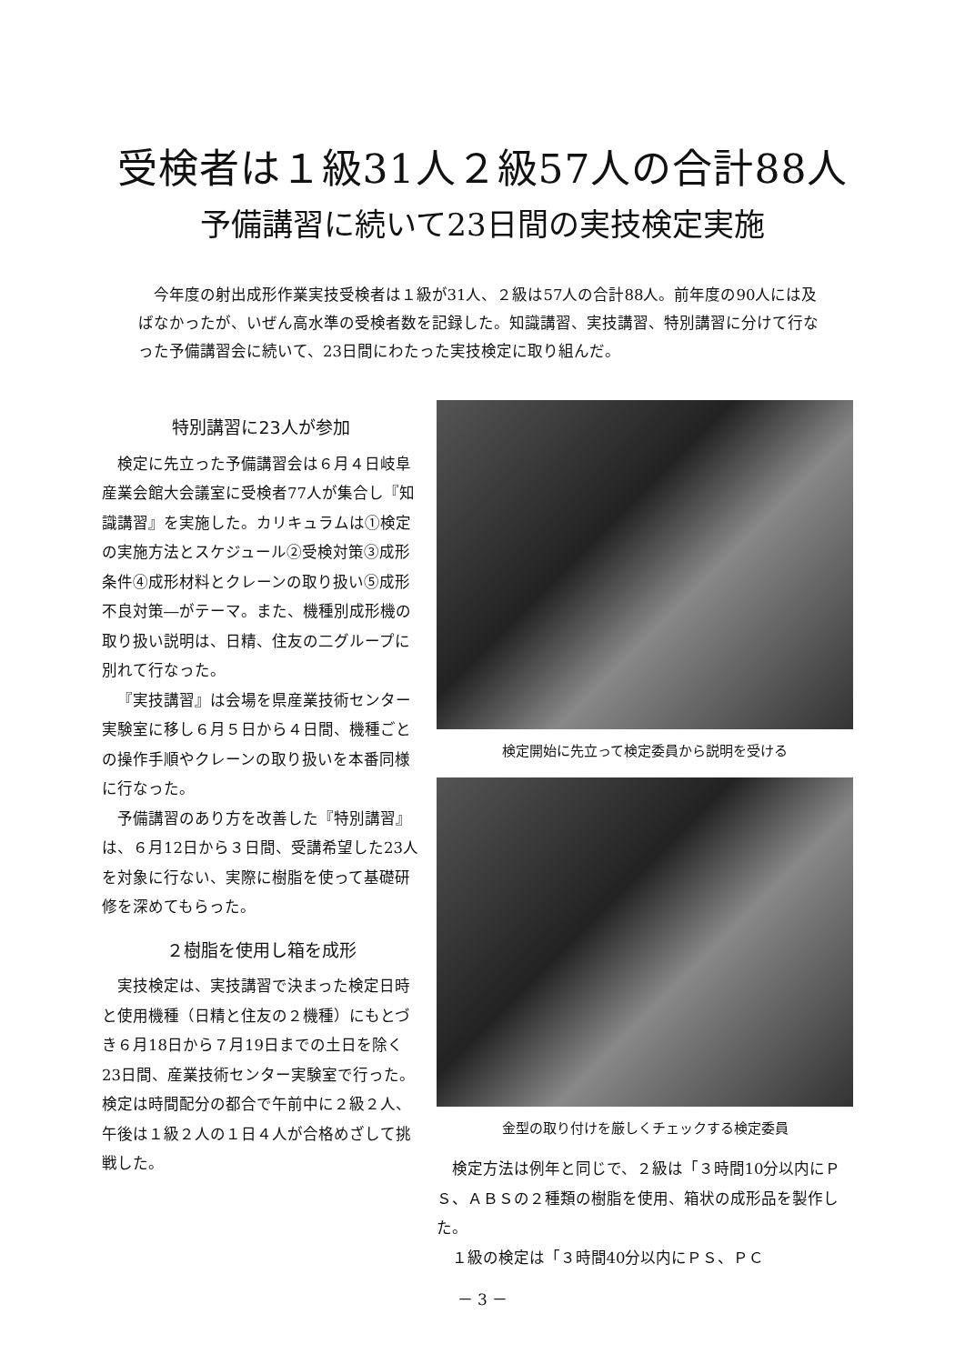受検者は１級31人２級57人の合計88人
予備講習に続いて23日間の実技検定実施
今年度の射出成形作業実技受検者は１級が31人、２級は57人の合計88人。前年度の90人には及ばなかったが、いぜん高水準の受検者数を記録した。知識講習、実技講習、特別講習に分けて行なった予備講習会に続いて、23日間にわたった実技検定に取り組んだ。
特別講習に23人が参加
検定に先立った予備講習会は６月４日岐阜産業会館大会議室に受検者77人が集合し『知識講習』を実施した。カリキュラムは①検定の実施方法とスケジュール②受検対策③成形条件④成形材料とクレーンの取り扱い⑤成形不良対策―がテーマ。また、機種別成形機の取り扱い説明は、日精、住友の二グループに別れて行なった。
『実技講習』は会場を県産業技術センター実験室に移し６月５日から４日間、機種ごとの操作手順やクレーンの取り扱いを本番同様に行なった。
予備講習のあり方を改善した『特別講習』は、６月12日から３日間、受講希望した23人を対象に行ない、実際に樹脂を使って基礎研修を深めてもらった。
２樹脂を使用し箱を成形
実技検定は、実技講習で決まった検定日時と使用機種（日精と住友の２機種）にもとづき６月18日から７月19日までの土日を除く23日間、産業技術センター実験室で行った。検定は時間配分の都合で午前中に２級２人、午後は１級２人の１日４人が合格めざして挑戦した。
検定開始に先立って検定委員から説明を受ける
金型の取り付けを厳しくチェックする検定委員
検定方法は例年と同じで、２級は「３時間10分以内にＰＳ、ＡＢＳの２種類の樹脂を使用、箱状の成形品を製作した。
１級の検定は「３時間40分以内にＰＳ、ＰＣ
－ 3 －